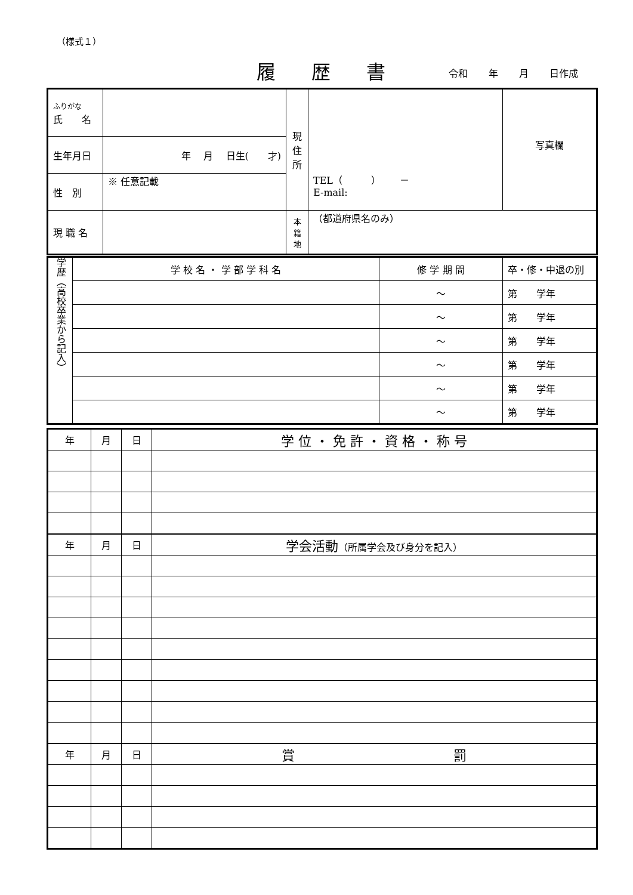（様式１）
履歴書 令和 年 月 日作成
| ふりがな 氏 名 | | 現 住 所 | TEL（ ） － E-mail: | 写真欄 |
| 生年月日 | 年 月 日生( 才) | | | |
| 性 別 | ※ 任意記載 | | | |
| 現 職 名 | | 本 籍 地 | （都道府県名のみ） | |
| 学歴（高校卒業から記入） | 学 校 名 ・ 学 部 学 科 名 | 修 学 期 間 | 卒・修・中退の別 |
| | | ～ | 第 学年 |
| | | ～ | 第 学年 |
| | | ～ | 第 学年 |
| | | ～ | 第 学年 |
| | | ～ | 第 学年 |
| | | ～ | 第 学年 |
| 年 | 月 | 日 | 学 位 ・ 免 許 ・ 資 格 ・ 称 号 |
| 年 | 月 | 日 | 学会活動 （所属学会及び身分を記入） |
| 年 | 月 | 日 | 賞 罰 |